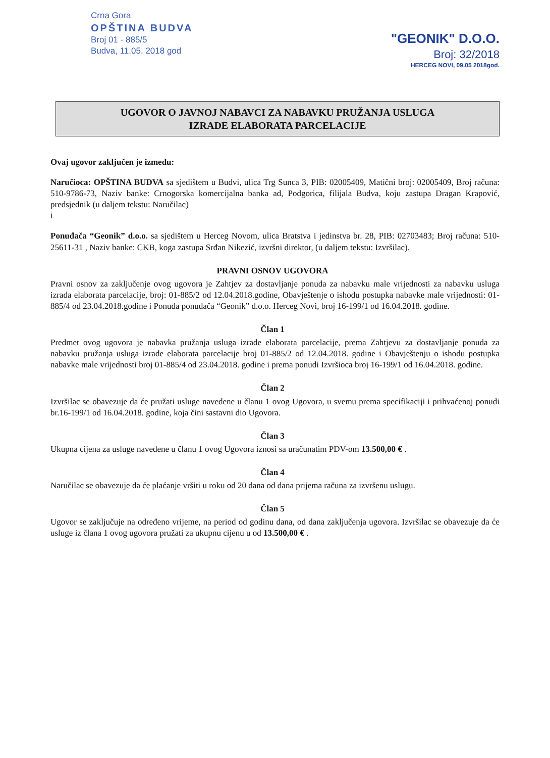Crna Gora
OPŠTINA BUDVA
Broj 01 - 885/5
Budva, 11.05. 2018 god
"GEONIK" D.O.O.
Broj: 32/2018
HERCEG NOVI, 09.05 2018god.
UGOVOR O JAVNOJ NABAVCI ZA NABAVKU PRUŽANJA USLUGA
IZRADE ELABORATA PARCELACIJE
Ovaj ugovor zaključen je između:
Naručioca: OPŠTINA BUDVA sa sjedištem u Budvi, ulica Trg Sunca 3, PIB: 02005409, Matični broj: 02005409, Broj računa: 510-9786-73, Naziv banke: Crnogorska komercijalna banka ad, Podgorica, filijala Budva, koju zastupa Dragan Krapović, predsjednik (u daljem tekstu: Naručilac)
i
Ponuđača “Geonik” d.o.o. sa sjedištem u Herceg Novom, ulica Bratstva i jedinstva br. 28, PIB: 02703483; Broj računa: 510-25611-31 , Naziv banke: CKB, koga zastupa Srđan Nikezić, izvršni direktor, (u daljem tekstu: Izvršilac).
PRAVNI OSNOV UGOVORA
Pravni osnov za zaključenje ovog ugovora je Zahtjev za dostavljanje ponuda za nabavku male vrijednosti za nabavku usluga izrada elaborata parcelacije, broj: 01-885/2 od 12.04.2018.godine, Obavještenje o ishodu postupka nabavke male vrijednosti: 01-885/4 od 23.04.2018.godine i Ponuda ponuđača “Geonik” d.o.o. Herceg Novi, broj 16-199/1 od 16.04.2018. godine.
Član 1
Predmet ovog ugovora je nabavka pružanja usluga izrade elaborata parcelacije, prema Zahtjevu za dostavljanje ponuda za nabavku pružanja usluga izrade elaborata parcelacije broj 01-885/2 od 12.04.2018. godine i Obavještenju o ishodu postupka nabavke male vrijednosti broj 01-885/4 od 23.04.2018. godine i prema ponudi Izvršioca broj 16-199/1 od 16.04.2018. godine.
Član 2
Izvršilac se obavezuje da će pružati usluge navedene u članu 1 ovog Ugovora, u svemu prema specifikaciji i prihvaćenoj ponudi br.16-199/1 od 16.04.2018. godine, koja čini sastavni dio Ugovora.
Član 3
Ukupna cijena za usluge navedene u članu 1 ovog Ugovora iznosi sa uračunatim PDV-om 13.500,00 € .
Član 4
Naručilac se obavezuje da će plaćanje vršiti u roku od 20 dana od dana prijema računa za izvršenu uslugu.
Član 5
Ugovor se zaključuje na određeno vrijeme, na period od godinu dana, od dana zaključenja ugovora. Izvršilac se obavezuje da će usluge iz člana 1 ovog ugovora pružati za ukupnu cijenu u od 13.500,00 € .